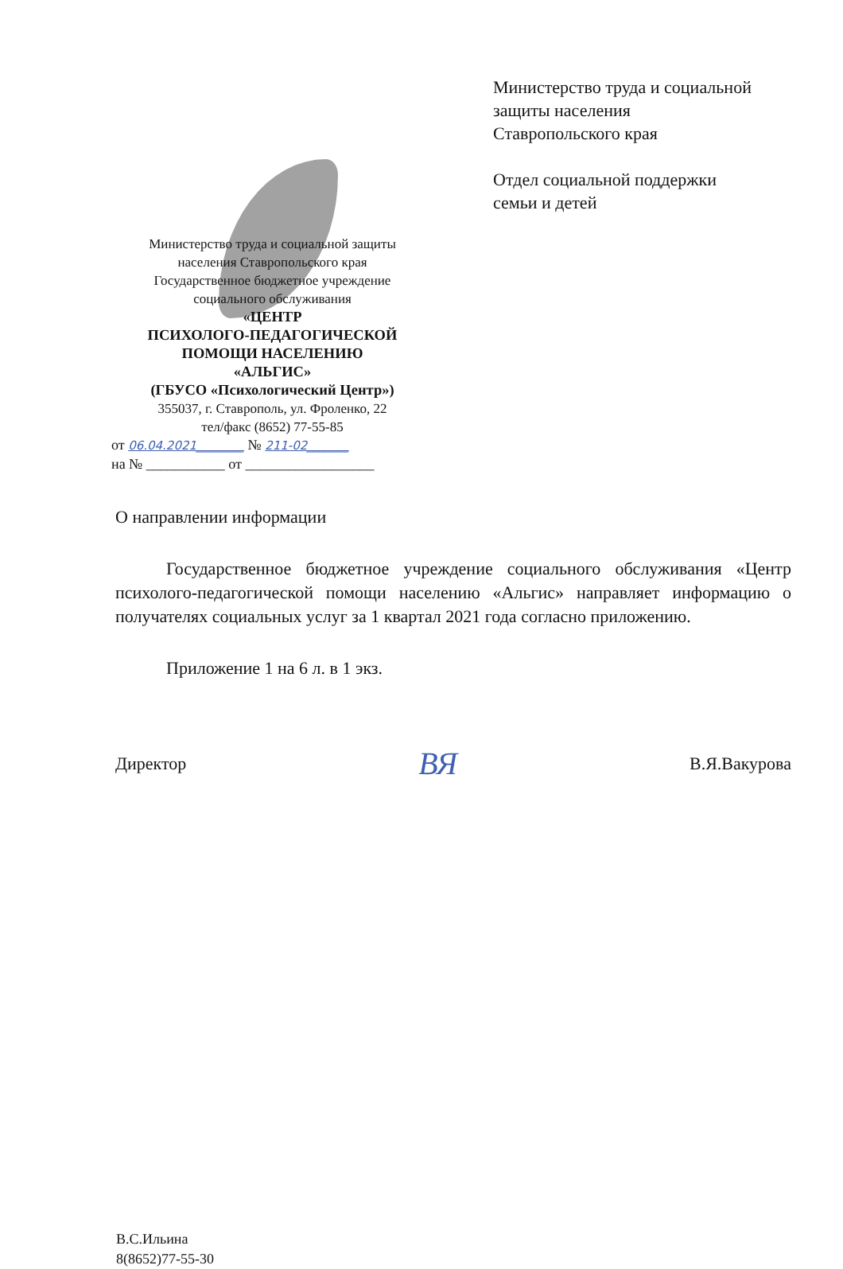Министерство труда и социальной защиты
населения Ставропольского края
Государственное бюджетное учреждение
социального обслуживания
«ЦЕНТР
ПСИХОЛОГО-ПЕДАГОГИЧЕСКОЙ
ПОМОЩИ НАСЕЛЕНИЮ
«АЛЬГИС»
(ГБУСО «Психологический Центр»)
355037, г. Ставрополь, ул. Фроленко, 22
тел/факс (8652) 77-55-85
от 06.04.2021________ № 211-02_______
на № ___________ от __________________
Министерство труда и социальной
защиты населения
Ставропольского края
Отдел социальной поддержки
семьи и детей
О направлении информации
Государственное бюджетное учреждение социального обслуживания «Центр психолого-педагогической помощи населению «Альгис» направляет информацию о получателях социальных услуг за 1 квартал 2021 года согласно приложению.
Приложение 1 на 6 л. в 1 экз.
Директор ВЯ В.Я.Вакурова
В.С.Ильина
8(8652)77-55-30